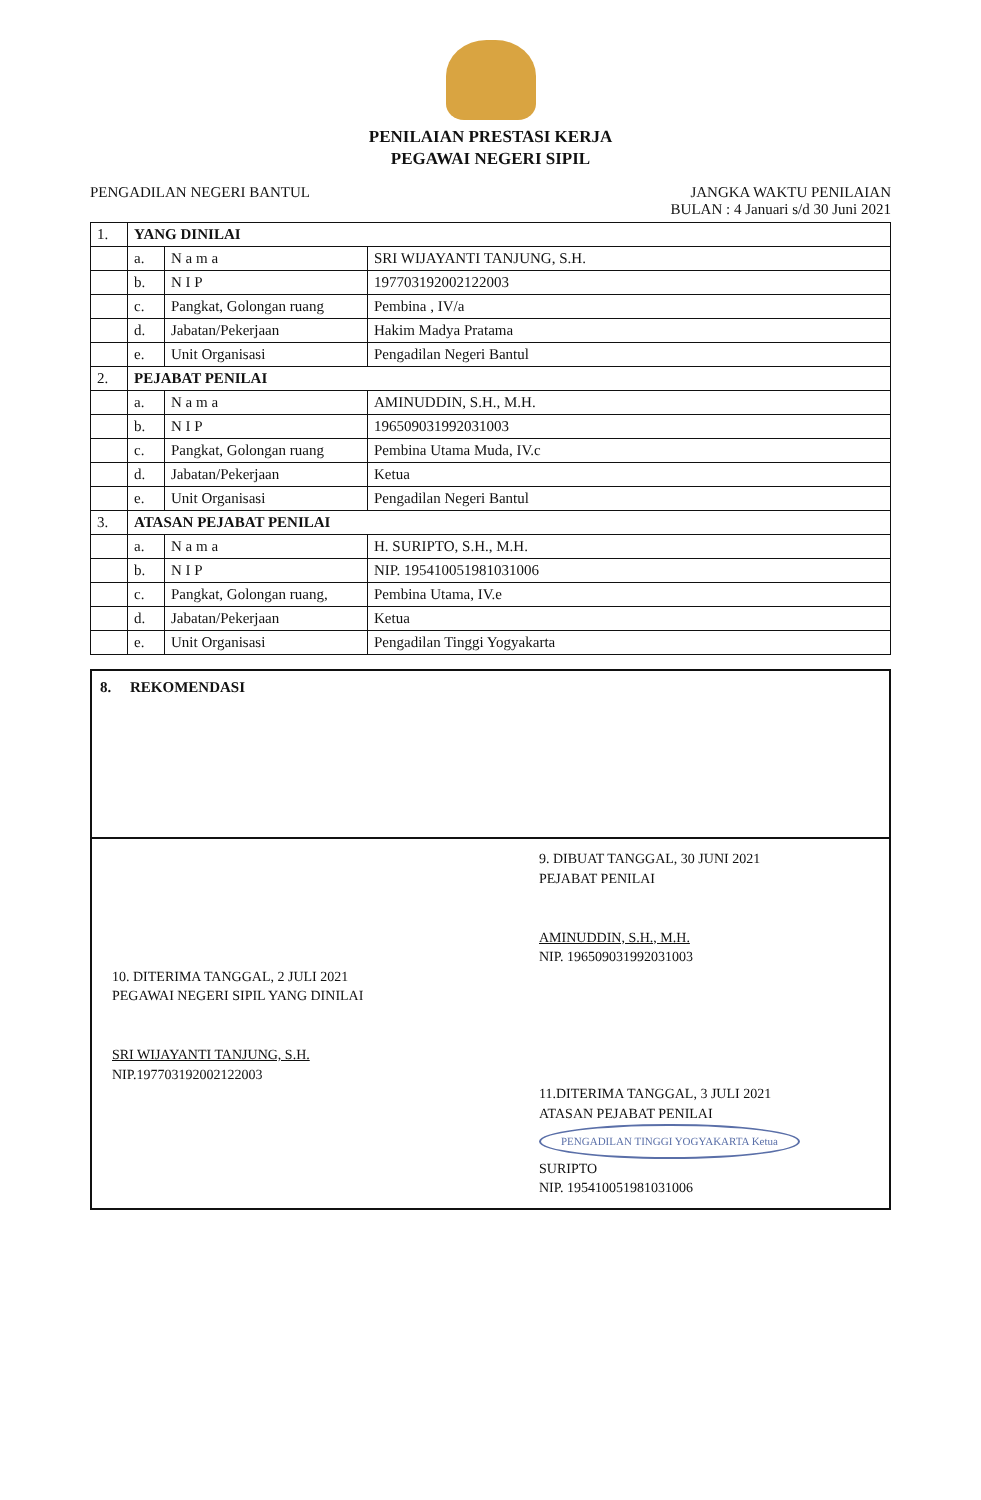PENILAIAN PRESTASI KERJA
PEGAWAI NEGERI SIPIL
PENGADILAN NEGERI BANTUL JANGKA WAKTU PENILAIAN
BULAN : 4 Januari s/d 30 Juni 2021
| 1. | YANG DINILAI | | |
| | a. | N a m a | SRI WIJAYANTI TANJUNG, S.H. |
| | b. | N I P | 197703192002122003 |
| | c. | Pangkat, Golongan ruang | Pembina , IV/a |
| | d. | Jabatan/Pekerjaan | Hakim Madya Pratama |
| | e. | Unit Organisasi | Pengadilan Negeri Bantul |
| 2. | PEJABAT PENILAI | | |
| | a. | N a m a | AMINUDDIN, S.H., M.H. |
| | b. | N I P | 196509031992031003 |
| | c. | Pangkat, Golongan ruang | Pembina Utama Muda, IV.c |
| | d. | Jabatan/Pekerjaan | Ketua |
| | e. | Unit Organisasi | Pengadilan Negeri Bantul |
| 3. | ATASAN PEJABAT PENILAI | | |
| | a. | N a m a | H. SURIPTO, S.H., M.H. |
| | b. | N I P | NIP. 195410051981031006 |
| | c. | Pangkat, Golongan ruang, | Pembina Utama, IV.e |
| | d. | Jabatan/Pekerjaan | Ketua |
| | e. | Unit Organisasi | Pengadilan Tinggi Yogyakarta |
8. REKOMENDASI
9. DIBUAT TANGGAL, 30 JUNI 2021
PEJABAT PENILAI
AMINUDDIN, S.H., M.H.
NIP. 196509031992031003
10. DITERIMA TANGGAL, 2 JULI 2021
PEGAWAI NEGERI SIPIL YANG DINILAI
SRI WIJAYANTI TANJUNG, S.H.
NIP.197703192002122003
11.DITERIMA TANGGAL, 3 JULI 2021
ATASAN PEJABAT PENILAI
PENGADILAN TINGGI YOGYAKARTA Ketua
SURIPTO
NIP. 195410051981031006